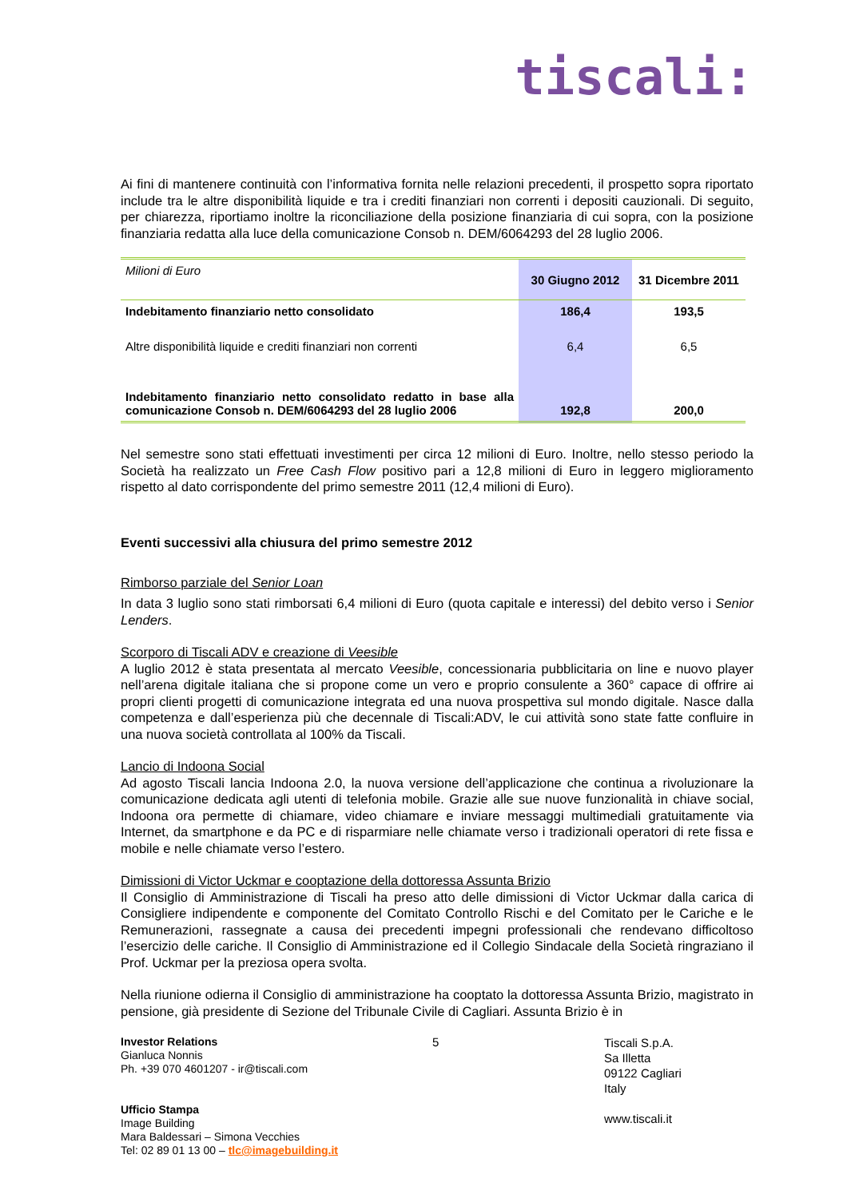tiscali:
Ai fini di mantenere continuità con l’informativa fornita nelle relazioni precedenti, il prospetto sopra riportato include tra le altre disponibilità liquide e tra i crediti finanziari non correnti i depositi cauzionali. Di seguito, per chiarezza, riportiamo inoltre la riconciliazione della posizione finanziaria di cui sopra, con la posizione finanziaria redatta alla luce della comunicazione Consob n. DEM/6064293 del 28 luglio 2006.
| Milioni di Euro | 30 Giugno 2012 | 31 Dicembre 2011 |
| --- | --- | --- |
| Indebitamento finanziario netto consolidato | 186,4 | 193,5 |
| Altre disponibilità liquide e crediti finanziari non correnti | 6,4 | 6,5 |
| Indebitamento finanziario netto consolidato redatto in base alla comunicazione Consob n. DEM/6064293 del 28 luglio 2006 | 192,8 | 200,0 |
Nel semestre sono stati effettuati investimenti per circa 12 milioni di Euro. Inoltre, nello stesso periodo la Società ha realizzato un Free Cash Flow positivo pari a 12,8 milioni di Euro in leggero miglioramento rispetto al dato corrispondente del primo semestre 2011 (12,4 milioni di Euro).
Eventi successivi alla chiusura del primo semestre 2012
Rimborso parziale del Senior Loan
In data 3 luglio sono stati rimborsati 6,4 milioni di Euro (quota capitale e interessi) del debito verso i Senior Lenders.
Scorporo di Tiscali ADV e creazione di Veesible
A luglio 2012 è stata presentata al mercato Veesible, concessionaria pubblicitaria on line e nuovo player nell’arena digitale italiana che si propone come un vero e proprio consulente a 360° capace di offrire ai propri clienti progetti di comunicazione integrata ed una nuova prospettiva sul mondo digitale. Nasce dalla competenza e dall’esperienza più che decennale di Tiscali:ADV, le cui attività sono state fatte confluire in una nuova società controllata al 100% da Tiscali.
Lancio di Indoona Social
Ad agosto Tiscali lancia Indoona 2.0, la nuova versione dell’applicazione che continua a rivoluzionare la comunicazione dedicata agli utenti di telefonia mobile. Grazie alle sue nuove funzionalità in chiave social, Indoona ora permette di chiamare, video chiamare e inviare messaggi multimediali gratuitamente via Internet, da smartphone e da PC e di risparmiare nelle chiamate verso i tradizionali operatori di rete fissa e mobile e nelle chiamate verso l’estero.
Dimissioni di Victor Uckmar e cooptazione della dottoressa Assunta Brizio
Il Consiglio di Amministrazione di Tiscali ha preso atto delle dimissioni di Victor Uckmar dalla carica di Consigliere indipendente e componente del Comitato Controllo Rischi e del Comitato per le Cariche e le Remunerazioni, rassegnate a causa dei precedenti impegni professionali che rendevano difficoltoso l’esercizio delle cariche. Il Consiglio di Amministrazione ed il Collegio Sindacale della Società ringraziano il Prof. Uckmar per la preziosa opera svolta.
Nella riunione odierna il Consiglio di amministrazione ha cooptato la dottoressa Assunta Brizio, magistrato in pensione, già presidente di Sezione del Tribunale Civile di Cagliari. Assunta Brizio è in
Investor Relations
Gianluca Nonnis
Ph. +39 070 4601207 - ir@tiscali.com
Ufficio Stampa
Image Building
Mara Baldessari – Simona Vecchies
Tel: 02 89 01 13 00 – tlc@imagebuilding.it
5
Tiscali S.p.A.
Sa Illetta
09122 Cagliari
Italy
www.tiscali.it